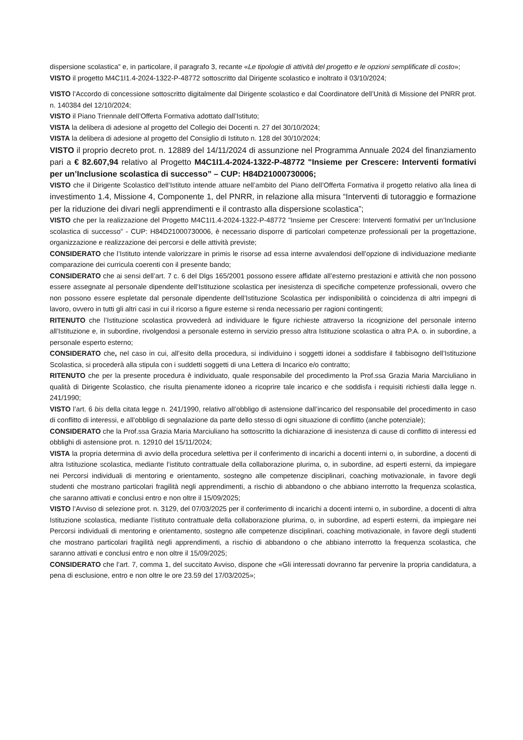dispersione scolastica” e, in particolare, il paragrafo 3, recante «Le tipologie di attività del progetto e le opzioni semplificate di costo»;
VISTO il progetto M4C1I1.4-2024-1322-P-48772 sottoscritto dal Dirigente scolastico e inoltrato il 03/10/2024;
VISTO l’Accordo di concessione sottoscritto digitalmente dal Dirigente scolastico e dal Coordinatore dell’Unità di Missione del PNRR prot. n. 140384 del 12/10/2024;
VISTO il Piano Triennale dell’Offerta Formativa adottato dall’Istituto;
VISTA la delibera di adesione al progetto del Collegio dei Docenti n. 27 del 30/10/2024;
VISTA la delibera di adesione al progetto del Consiglio di Istituto n. 128 del 30/10/2024;
VISTO il proprio decreto prot. n. 12889 del 14/11/2024 di assunzione nel Programma Annuale 2024 del finanziamento pari a € 82.607,94 relativo al Progetto M4C1I1.4-2024-1322-P-48772 "Insieme per Crescere: Interventi formativi per un’Inclusione scolastica di successo” – CUP: H84D21000730006;
VISTO che il Dirigente Scolastico dell’Istituto intende attuare nell’ambito del Piano dell’Offerta Formativa il progetto relativo alla linea di investimento 1.4, Missione 4, Componente 1, del PNRR, in relazione alla misura “Interventi di tutoraggio e formazione per la riduzione dei divari negli apprendimenti e il contrasto alla dispersione scolastica”;
VISTO che per la realizzazione del Progetto M4C1I1.4-2024-1322-P-48772 "Insieme per Crescere: Interventi formativi per un’Inclusione scolastica di successo” - CUP: H84D21000730006, è necessario disporre di particolari competenze professionali per la progettazione, organizzazione e realizzazione dei percorsi e delle attività previste;
CONSIDERATO che l’Istituto intende valorizzare in primis le risorse ad essa interne avvalendosi dell’opzione di individuazione mediante comparazione dei curricula coerenti con il presente bando;
CONSIDERATO che ai sensi dell’art. 7 c. 6 del Dlgs 165/2001 possono essere affidate all’esterno prestazioni e attività che non possono essere assegnate al personale dipendente dell’Istituzione scolastica per inesistenza di specifiche competenze professionali, ovvero che non possono essere espletate dal personale dipendente dell’Istituzione Scolastica per indisponibilità o coincidenza di altri impegni di lavoro, ovvero in tutti gli altri casi in cui il ricorso a figure esterne si renda necessario per ragioni contingenti;
RITENUTO che l’Istituzione scolastica provvederà ad individuare le figure richieste attraverso la ricognizione del personale interno all’Istituzione e, in subordine, rivolgendosi a personale esterno in servizio presso altra Istituzione scolastica o altra P.A. o. in subordine, a personale esperto esterno;
CONSIDERATO che, nel caso in cui, all’esito della procedura, si individuino i soggetti idonei a soddisfare il fabbisogno dell’Istituzione Scolastica, si procederà alla stipula con i suddetti soggetti di una Lettera di Incarico e/o contratto;
RITENUTO che per la presente procedura è individuato, quale responsabile del procedimento la Prof.ssa Grazia Maria Marciuliano in qualità di Dirigente Scolastico, che risulta pienamente idoneo a ricoprire tale incarico e che soddisfa i requisiti richiesti dalla legge n. 241/1990;
VISTO l’art. 6 bis della citata legge n. 241/1990, relativo all’obbligo di astensione dall’incarico del responsabile del procedimento in caso di conflitto di interessi, e all’obbligo di segnalazione da parte dello stesso di ogni situazione di conflitto (anche potenziale);
CONSIDERATO che la Prof.ssa Grazia Maria Marciuliano ha sottoscritto la dichiarazione di inesistenza di cause di conflitto di interessi ed obblighi di astensione prot. n. 12910 del 15/11/2024;
VISTA la propria determina di avvio della procedura selettiva per il conferimento di incarichi a docenti interni o, in subordine, a docenti di altra Istituzione scolastica, mediante l’istituto contrattuale della collaborazione plurima, o, in subordine, ad esperti esterni, da impiegare nei Percorsi individuali di mentoring e orientamento, sostegno alle competenze disciplinari, coaching motivazionale, in favore degli studenti che mostrano particolari fragilità negli apprendimenti, a rischio di abbandono o che abbiano interrotto la frequenza scolastica, che saranno attivati e conclusi entro e non oltre il 15/09/2025;
VISTO l’Avviso di selezione prot. n. 3129, del 07/03/2025 per il conferimento di incarichi a docenti interni o, in subordine, a docenti di altra Istituzione scolastica, mediante l’istituto contrattuale della collaborazione plurima, o, in subordine, ad esperti esterni, da impiegare nei Percorsi individuali di mentoring e orientamento, sostegno alle competenze disciplinari, coaching motivazionale, in favore degli studenti che mostrano particolari fragilità negli apprendimenti, a rischio di abbandono o che abbiano interrotto la frequenza scolastica, che saranno attivati e conclusi entro e non oltre il 15/09/2025;
CONSIDERATO che l’art. 7, comma 1, del succitato Avviso, dispone che «Gli interessati dovranno far pervenire la propria candidatura, a pena di esclusione, entro e non oltre le ore 23.59 del 17/03/2025»;